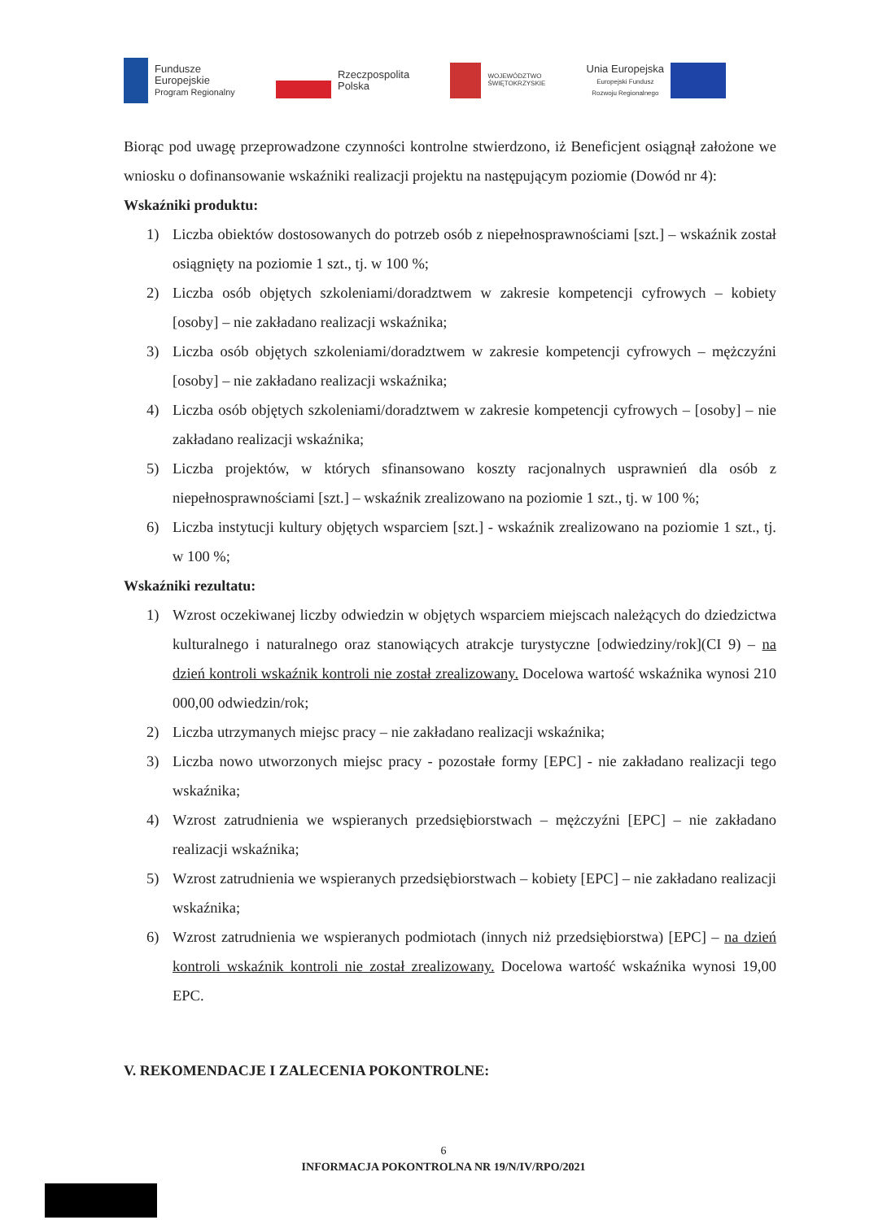Fundusze
Europejskie
Program Regionalny
Rzeczpospolita
Polska
WOJEWÓDZTWO
ŚWIĘTOKRZYSKIE
Unia Europejska
Europejski Fundusz
Rozwoju Regionalnego
Biorąc pod uwagę przeprowadzone czynności kontrolne stwierdzono, iż Beneficjent osiągnął założone we wniosku o dofinansowanie wskaźniki realizacji projektu na następującym poziomie (Dowód nr 4):
Wskaźniki produktu:
1) Liczba obiektów dostosowanych do potrzeb osób z niepełnosprawnościami [szt.] – wskaźnik został osiągnięty na poziomie 1 szt., tj. w 100 %;
2) Liczba osób objętych szkoleniami/doradztwem w zakresie kompetencji cyfrowych – kobiety [osoby] – nie zakładano realizacji wskaźnika;
3) Liczba osób objętych szkoleniami/doradztwem w zakresie kompetencji cyfrowych – mężczyźni [osoby] – nie zakładano realizacji wskaźnika;
4) Liczba osób objętych szkoleniami/doradztwem w zakresie kompetencji cyfrowych – [osoby] – nie zakładano realizacji wskaźnika;
5) Liczba projektów, w których sfinansowano koszty racjonalnych usprawnień dla osób z niepełnosprawnościami [szt.] – wskaźnik zrealizowano na poziomie 1 szt., tj. w 100 %;
6) Liczba instytucji kultury objętych wsparciem [szt.] - wskaźnik zrealizowano na poziomie 1 szt., tj. w 100 %;
Wskaźniki rezultatu:
1) Wzrost oczekiwanej liczby odwiedzin w objętych wsparciem miejscach należących do dziedzictwa kulturalnego i naturalnego oraz stanowiących atrakcje turystyczne [odwiedziny/rok](CI 9) – na dzień kontroli wskaźnik kontroli nie został zrealizowany. Docelowa wartość wskaźnika wynosi 210 000,00 odwiedzin/rok;
2) Liczba utrzymanych miejsc pracy – nie zakładano realizacji wskaźnika;
3) Liczba nowo utworzonych miejsc pracy - pozostałe formy [EPC] - nie zakładano realizacji tego wskaźnika;
4) Wzrost zatrudnienia we wspieranych przedsiębiorstwach – mężczyźni [EPC] – nie zakładano realizacji wskaźnika;
5) Wzrost zatrudnienia we wspieranych przedsiębiorstwach – kobiety [EPC] – nie zakładano realizacji wskaźnika;
6) Wzrost zatrudnienia we wspieranych podmiotach (innych niż przedsiębiorstwa) [EPC] – na dzień kontroli wskaźnik kontroli nie został zrealizowany. Docelowa wartość wskaźnika wynosi 19,00 EPC.
V. REKOMENDACJE I ZALECENIA POKONTROLNE:
6
INFORMACJA POKONTROLNA NR 19/N/IV/RPO/2021